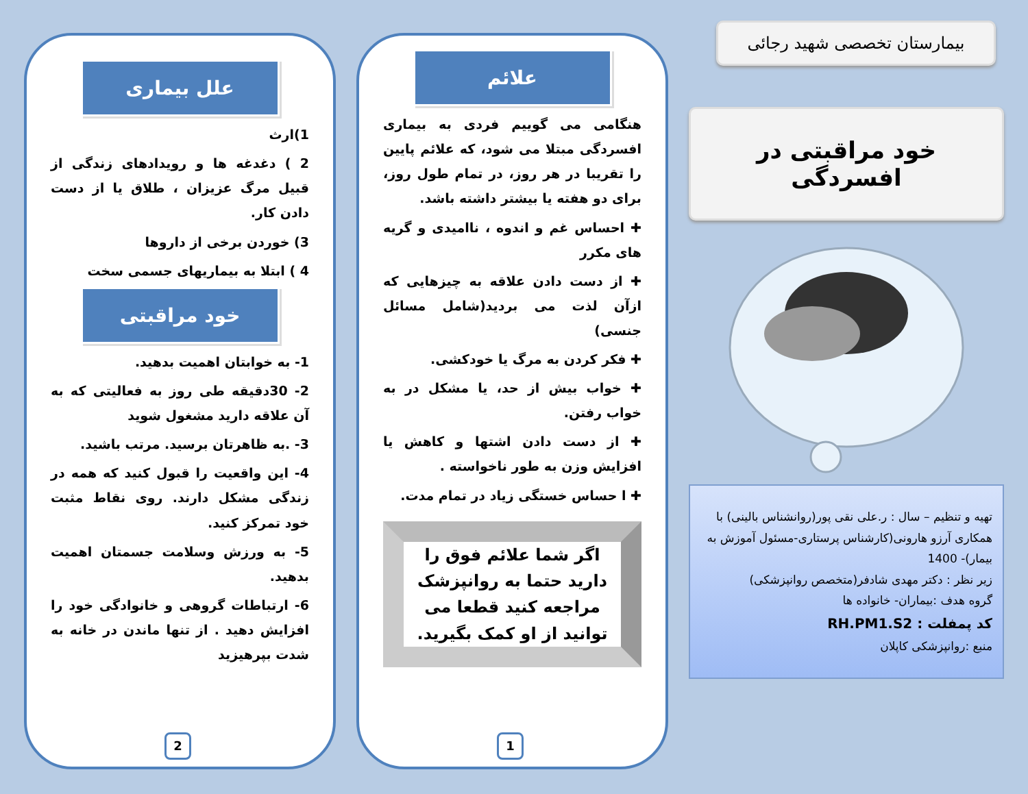بیمارستان تخصصی شهید رجائی
خود مراقبتی در افسردگی
تهیه و تنظیم – سال : ر.علی نقی پور(روانشناس بالینی) با همکاری آرزو هارونی(کارشناس پرستاری-مسئول آموزش به بیمار)- 1400
زیر نظر : دکتر مهدی شادفر(متخصص روانپزشکی)
گروه هدف :بیماران- خانواده ها
کد پمفلت : RH.PM1.S2
منبع :روانپزشکی کاپلان
علائم
هنگامی می گوییم فردی به بیماری افسردگی مبتلا می شود، که علائم پایین را تقریبا در هر روز، در تمام طول روز، برای دو هفته یا بیشتر داشته باشد.
✚ احساس غم و اندوه ، ناامیدی و گریه های مکرر
✚ از دست دادن علاقه به چیزهایی که ازآن لذت می بردید(شامل مسائل جنسی)
✚ فکر کردن به مرگ یا خودکشی.
✚ خواب بیش از حد، یا مشکل در به خواب رفتن.
✚ از دست دادن اشتها و کاهش یا افزایش وزن به طور ناخواسته .
✚ ا حساس خستگی زیاد در تمام مدت.
اگر شما علائم فوق را دارید حتما به روانپزشک مراجعه کنید قطعا می توانید از او کمک بگیرید.
1
علل بیماری
1)ارث
2 ) دغدغه ها و رویدادهای زندگی از قبیل مرگ عزیزان ، طلاق یا از دست دادن کار.
3) خوردن برخی از داروها
4 ) ابتلا به بیماریهای جسمی سخت
خود مراقبتی
1- به خوابتان اهمیت بدهید.
2- 30دقیقه طی روز به فعالیتی که به آن علاقه دارید مشغول شوید
3- .به ظاهرتان برسید. مرتب باشید.
4- این واقعیت را قبول کنید که همه در زندگی مشکل دارند. روی نقاط مثبت خود تمرکز کنید.
5- به ورزش وسلامت جسمتان اهمیت بدهید.
6- ارتباطات گروهی و خانوادگی خود را افزایش دهید . از تنها ماندن در خانه به شدت بپرهیزید
2